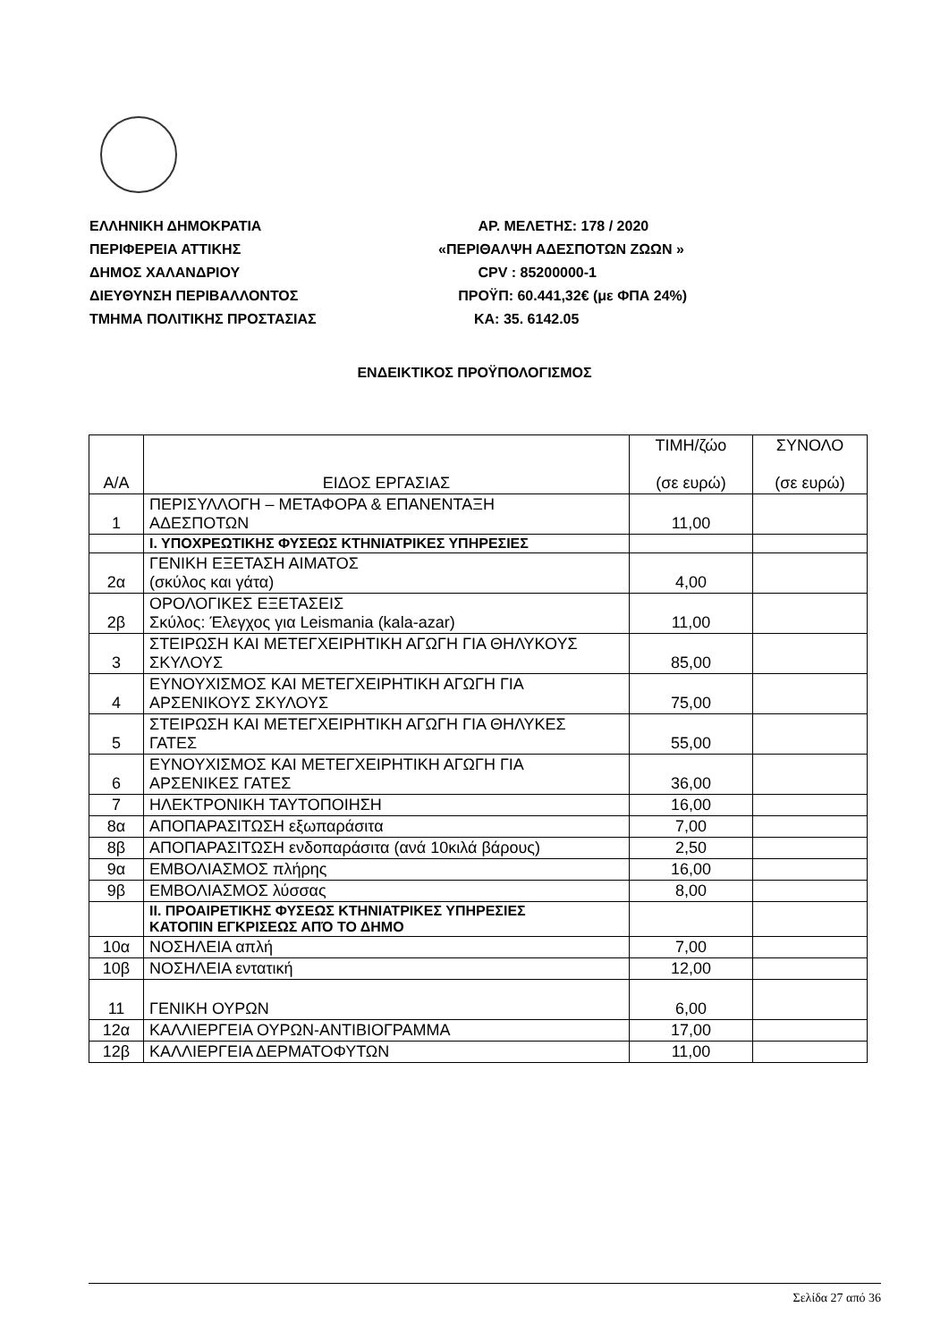ΕΛΛΗΝΙΚΗ ΔΗΜΟΚΡΑΤΙΑ ΑΡ. ΜΕΛΕΤΗΣ: 178 / 2020
ΠΕΡΙΦΕΡΕΙΑ ΑΤΤΙΚΗΣ «ΠΕΡΙΘΑΛΨΗ ΑΔΕΣΠΟΤΩΝ ΖΩΩΝ »
ΔΗΜΟΣ ΧΑΛΑΝΔΡΙΟΥ CPV : 85200000-1
ΔΙΕΥΘΥΝΣΗ ΠΕΡΙΒΑΛΛΟΝΤΟΣ ΠΡΟΫΠ: 60.441,32€ (με ΦΠΑ 24%)
ΤΜΗΜΑ ΠΟΛΙΤΙΚΗΣ ΠΡΟΣΤΑΣΙΑΣ ΚΑ: 35. 6142.05
ΕΝΔΕΙΚΤΙΚΟΣ ΠΡΟΫΠΟΛΟΓΙΣΜΟΣ
| Α/Α | ΕΙΔΟΣ ΕΡΓΑΣΙΑΣ | ΤΙΜΗ/ζώο (σε ευρώ) | ΣΥΝΟΛΟ (σε ευρώ) |
| --- | --- | --- | --- |
| 1 | ΠΕΡΙΣΥΛΛΟΓΗ – ΜΕΤΑΦΟΡΑ & ΕΠΑΝΕΝΤΑΞΗ ΑΔΕΣΠΟΤΩΝ | 11,00 | |
| | Ι. ΥΠΟΧΡΕΩΤΙΚΗΣ ΦΥΣΕΩΣ ΚΤΗΝΙΑΤΡΙΚΕΣ ΥΠΗΡΕΣΙΕΣ | | |
| 2α | ΓΕΝΙΚΗ ΕΞΕΤΑΣΗ ΑΙΜΑΤΟΣ (σκύλος και γάτα) | 4,00 | |
| 2β | ΟΡΟΛΟΓΙΚΕΣ ΕΞΕΤΑΣΕΙΣ Σκύλος: Έλεγχος για Leismania (kala-azar) | 11,00 | |
| 3 | ΣΤΕΙΡΩΣΗ ΚΑΙ ΜΕΤΕΓΧΕΙΡΗΤΙΚΗ ΑΓΩΓΗ ΓΙΑ ΘΗΛΥΚΟΥΣ ΣΚΥΛΟΥΣ | 85,00 | |
| 4 | ΕΥΝΟΥΧΙΣΜΟΣ ΚΑΙ ΜΕΤΕΓΧΕΙΡΗΤΙΚΗ ΑΓΩΓΗ ΓΙΑ ΑΡΣΕΝΙΚΟΥΣ ΣΚΥΛΟΥΣ | 75,00 | |
| 5 | ΣΤΕΙΡΩΣΗ ΚΑΙ ΜΕΤΕΓΧΕΙΡΗΤΙΚΗ ΑΓΩΓΗ ΓΙΑ ΘΗΛΥΚΕΣ ΓΑΤΕΣ | 55,00 | |
| 6 | ΕΥΝΟΥΧΙΣΜΟΣ ΚΑΙ ΜΕΤΕΓΧΕΙΡΗΤΙΚΗ ΑΓΩΓΗ ΓΙΑ ΑΡΣΕΝΙΚΕΣ ΓΑΤΕΣ | 36,00 | |
| 7 | ΗΛΕΚΤΡΟΝΙΚΗ ΤΑΥΤΟΠΟΙΗΣΗ | 16,00 | |
| 8α | ΑΠΟΠΑΡΑΣΙΤΩΣΗ εξωπαράσιτα | 7,00 | |
| 8β | ΑΠΟΠΑΡΑΣΙΤΩΣΗ ενδοπαράσιτα (ανά 10κιλά βάρους) | 2,50 | |
| 9α | ΕΜΒΟΛΙΑΣΜΟΣ πλήρης | 16,00 | |
| 9β | ΕΜΒΟΛΙΑΣΜΟΣ λύσσας | 8,00 | |
| | ΙΙ. ΠΡΟΑΙΡΕΤΙΚΗΣ ΦΥΣΕΩΣ ΚΤΗΝΙΑΤΡΙΚΕΣ ΥΠΗΡΕΣΙΕΣ ΚΑΤΟΠΙΝ ΕΓΚΡΙΣΕΩΣ ΑΠΌ ΤΟ ΔΗΜΟ | | |
| 10α | ΝΟΣΗΛΕΙΑ απλή | 7,00 | |
| 10β | ΝΟΣΗΛΕΙΑ εντατική | 12,00 | |
| 11 | ΓΕΝΙΚΗ ΟΥΡΩΝ | 6,00 | |
| 12α | ΚΑΛΛΙΕΡΓΕΙΑ ΟΥΡΩΝ-ΑΝΤΙΒΙΟΓΡΑΜΜΑ | 17,00 | |
| 12β | ΚΑΛΛΙΕΡΓΕΙΑ ΔΕΡΜΑΤΟΦΥΤΩΝ | 11,00 | |
Σελίδα 27 από 36